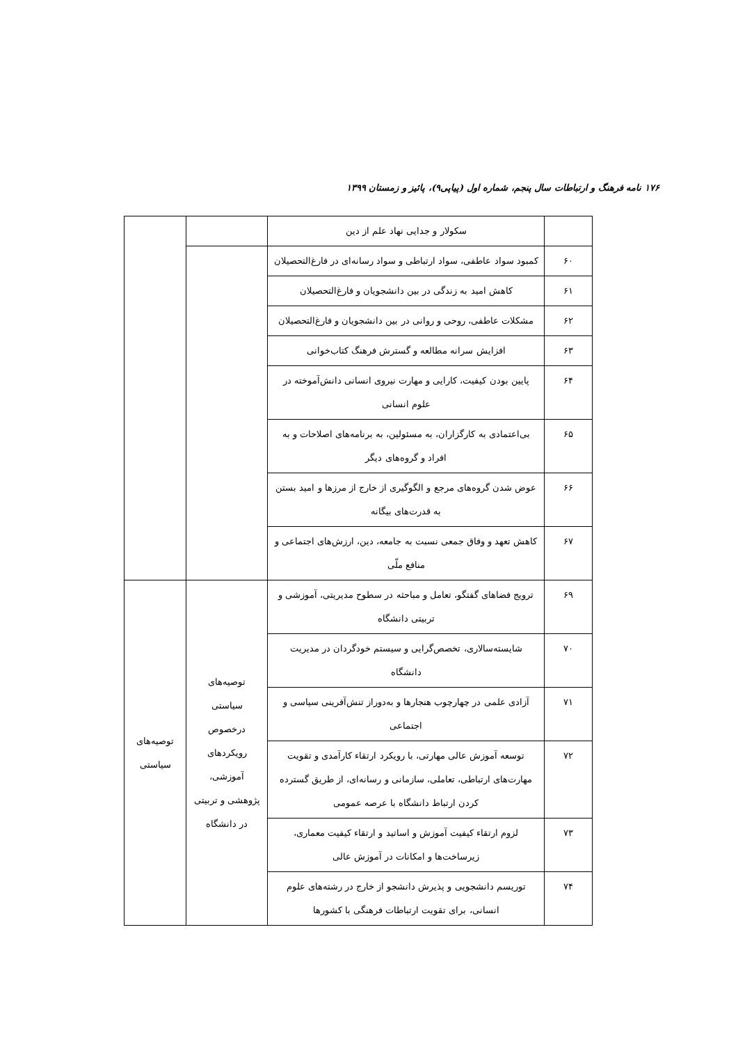۱۷۶ نامه فرهنگ و ارتباطات سال پنجم، شماره اول (پیاپی۹)، پائیز و زمستان ۱۳۹۹
| | سکولار و جدایی نهاد علم از دین | | |
| ۶۰ | کمبود سواد عاطفی، سواد ارتباطی و سواد رسانه‌ای در فارغ‌التحصیلان | | |
| ۶۱ | کاهش امید به زندگی در بین دانشجویان و فارغ‌التحصیلان | | |
| ۶۲ | مشکلات عاطفی، روحی و روانی در بین دانشجویان و فارغ‌التحصیلان | | |
| ۶۳ | افزایش سرانه مطالعه و گسترش فرهنگ کتاب‌خوانی | | |
| ۶۴ | پایین بودن کیفیت، کارایی و مهارت نیروی انسانی دانش‌آموخته در علوم انسانی | | |
| ۶۵ | بی‌اعتمادی به کارگزاران، به مسئولین، به برنامه‌های اصلاحات و به افراد و گروه‌های دیگر | | |
| ۶۶ | عوض شدن گروه‌های مرجع و الگوگیری از خارج از مرزها و امید بستن به قدرت‌های بیگانه | | |
| ۶۷ | کاهش تعهد و وفاق جمعی نسبت به جامعه، دین، ارزش‌های اجتماعی و منافع ملّی | | |
| ۶۹ | ترویج فضاهای گفتگو، تعامل و مباحثه در سطوح مدیریتی، آموزشی و تربیتی دانشگاه | توصیه‌های سیاستی درخصوص رویکردهای آموزشی، پژوهشی و تربیتی در دانشگاه | توصیه‌های سیاستی |
| ۷۰ | شایسته‌سالاری، تخصص‌گرایی و سیستم خودگردان در مدیریت دانشگاه | | |
| ۷۱ | آزادی علمی در چهارچوب هنجارها و به‌دوراز تنش‌آفرینی سیاسی و اجتماعی | | |
| ۷۲ | توسعه آموزش عالی مهارتی، با رویکرد ارتقاء کارآمدی و تقویت مهارت‌های ارتباطی، تعاملی، سازمانی و رسانه‌ای، از طریق گسترده کردن ارتباط دانشگاه با عرصه عمومی | | |
| ۷۳ | لزوم ارتقاء کیفیت آموزش و اساتید و ارتقاء کیفیت معماری، زیرساخت‌ها و امکانات در آموزش عالی | | |
| ۷۴ | توریسم دانشجویی و پذیرش دانشجو از خارج در رشته‌های علوم انسانی، برای تقویت ارتباطات فرهنگی با کشورها | | |